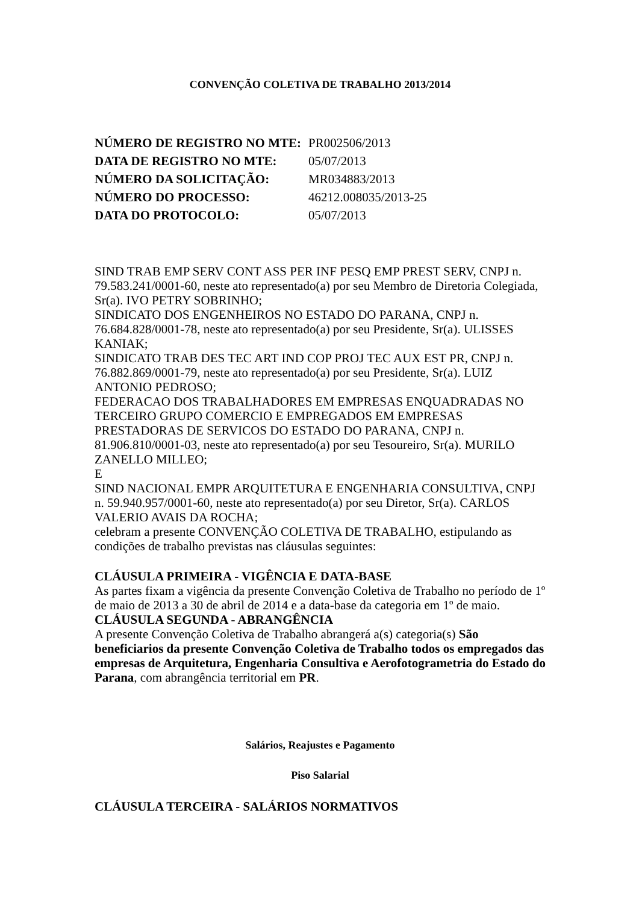CONVENÇÃO COLETIVA DE TRABALHO 2013/2014
| NÚMERO DE REGISTRO NO MTE: | PR002506/2013 |
| DATA DE REGISTRO NO MTE: | 05/07/2013 |
| NÚMERO DA SOLICITAÇÃO: | MR034883/2013 |
| NÚMERO DO PROCESSO: | 46212.008035/2013-25 |
| DATA DO PROTOCOLO: | 05/07/2013 |
SIND TRAB EMP SERV CONT ASS PER INF PESQ EMP PREST SERV, CNPJ n. 79.583.241/0001-60, neste ato representado(a) por seu Membro de Diretoria Colegiada, Sr(a). IVO PETRY SOBRINHO;
SINDICATO DOS ENGENHEIROS NO ESTADO DO PARANA, CNPJ n. 76.684.828/0001-78, neste ato representado(a) por seu Presidente, Sr(a). ULISSES KANIAK;
SINDICATO TRAB DES TEC ART IND COP PROJ TEC AUX EST PR, CNPJ n. 76.882.869/0001-79, neste ato representado(a) por seu Presidente, Sr(a). LUIZ ANTONIO PEDROSO;
FEDERACAO DOS TRABALHADORES EM EMPRESAS ENQUADRADAS NO TERCEIRO GRUPO COMERCIO E EMPREGADOS EM EMPRESAS PRESTADORAS DE SERVICOS DO ESTADO DO PARANA, CNPJ n. 81.906.810/0001-03, neste ato representado(a) por seu Tesoureiro, Sr(a). MURILO ZANELLO MILLEO;
E
SIND NACIONAL EMPR ARQUITETURA E ENGENHARIA CONSULTIVA, CNPJ n. 59.940.957/0001-60, neste ato representado(a) por seu Diretor, Sr(a). CARLOS VALERIO AVAIS DA ROCHA;
celebram a presente CONVENÇÃO COLETIVA DE TRABALHO, estipulando as condições de trabalho previstas nas cláusulas seguintes:
CLÁUSULA PRIMEIRA - VIGÊNCIA E DATA-BASE
As partes fixam a vigência da presente Convenção Coletiva de Trabalho no período de 1º de maio de 2013 a 30 de abril de 2014 e a data-base da categoria em 1º de maio.
CLÁUSULA SEGUNDA - ABRANGÊNCIA
A presente Convenção Coletiva de Trabalho abrangerá a(s) categoria(s) São beneficiarios da presente Convenção Coletiva de Trabalho todos os empregados das empresas de Arquitetura, Engenharia Consultiva e Aerofotogrametria do Estado do Parana, com abrangência territorial em PR.
Salários, Reajustes e Pagamento
Piso Salarial
CLÁUSULA TERCEIRA - SALÁRIOS NORMATIVOS